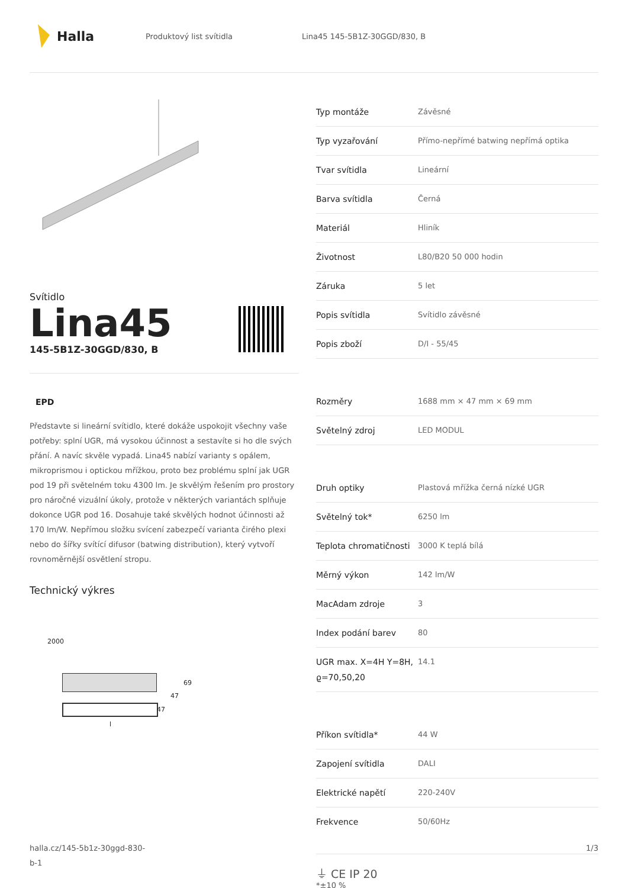Halla
Produktový list svítidla Lina45 145-5B1Z-30GGD/830, B
Svítidlo
Lina45
145-5B1Z-30GGD/830, B
EPD
Představte si lineární svítidlo, které dokáže uspokojit všechny vaše potřeby: splní UGR, má vysokou účinnost a sestavíte si ho dle svých přání. A navíc skvěle vypadá. Lina45 nabízí varianty s opálem, mikroprismou i optickou mřížkou, proto bez problému splní jak UGR pod 19 při světelném toku 4300 lm. Je skvělým řešením pro prostory pro náročné vizuální úkoly, protože v některých variantách splňuje dokonce UGR pod 16. Dosahuje také skvělých hodnot účinnosti až 170 lm/W. Nepřímou složku svícení zabezpečí varianta čirého plexi nebo do šířky svítící difusor (batwing distribution), který vytvoří rovnoměrnější osvětlení stropu.
Technický výkres
2000
69
47
47
l
| Typ montáže | Závěsné |
| Typ vyzařování | Přímo-nepřímé batwing nepřímá optika |
| Tvar svítidla | Lineární |
| Barva svítidla | Černá |
| Materiál | Hliník |
| Životnost | L80/B20 50 000 hodin |
| Záruka | 5 let |
| Popis svítidla | Svítidlo závěsné |
| Popis zboží | D/I - 55/45 |
| Rozměry | 1688 mm × 47 mm × 69 mm |
| Světelný zdroj | LED MODUL |
| Druh optiky | Plastová mřížka černá nízké UGR |
| Světelný tok* | 6250 lm |
| Teplota chromatičnosti | 3000 K teplá bílá |
| Měrný výkon | 142 lm/W |
| MacAdam zdroje | 3 |
| Index podání barev | 80 |
| UGR max. X=4H Y=8H, ϱ=70,50,20 | 14.1 |
| Příkon svítidla* | 44 W |
| Zapojení svítidla | DALI |
| Elektrické napětí | 220-240V |
| Frekvence | 50/60Hz |
⏚ CE IP 20
*±10 %
halla.cz/145-5b1z-30ggd-830-
b-1
1/3